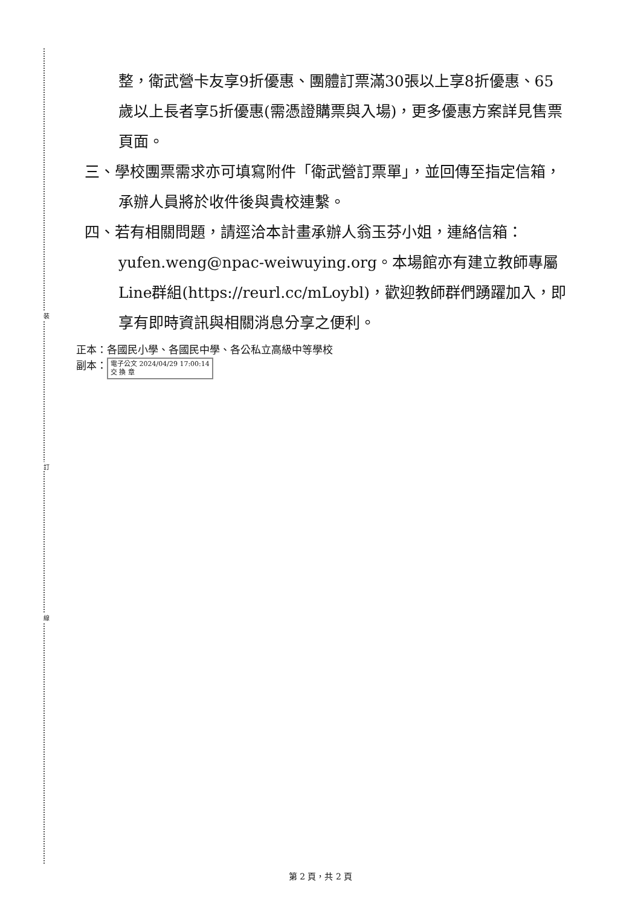裝
訂
線
整，衛武營卡友享9折優惠、團體訂票滿30張以上享8折優惠、65歲以上長者享5折優惠(需憑證購票與入場)，更多優惠方案詳見售票頁面。
三、學校團票需求亦可填寫附件「衛武營訂票單」，並回傳至指定信箱，承辦人員將於收件後與貴校連繫。
四、若有相關問題，請逕洽本計畫承辦人翁玉芬小姐，連絡信箱：yufen.weng@npac-weiwuying.org。本場館亦有建立教師專屬Line群組(https://reurl.cc/mLoybl)，歡迎教師群們踴躍加入，即享有即時資訊與相關消息分享之便利。
正本：各國民小學、各國民中學、各公私立高級中等學校
副本： 電子公文 2024/04/29 17:00:14
交 換 章
第 2 頁，共 2 頁